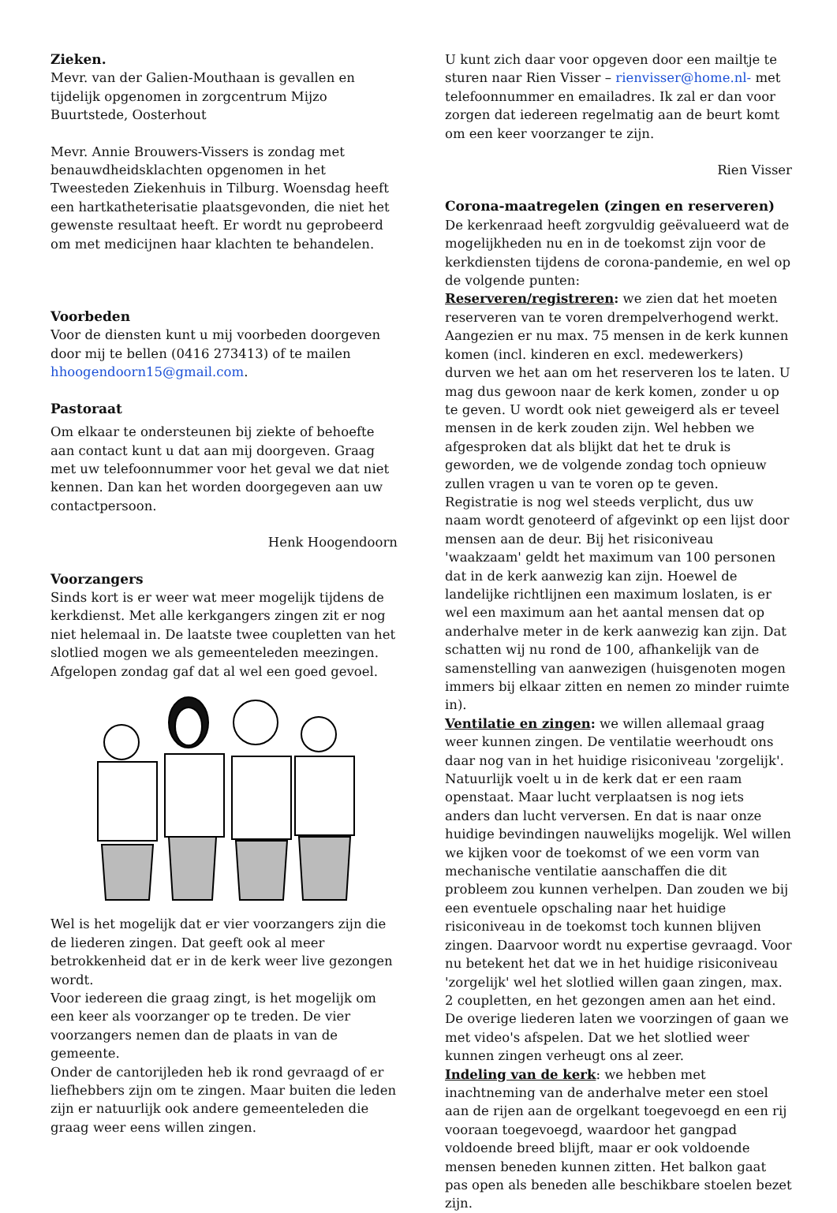Zieken.
Mevr. van der Galien-Mouthaan is gevallen en tijdelijk opgenomen in zorgcentrum Mijzo Buurtstede, Oosterhout
Mevr. Annie Brouwers-Vissers is zondag met benauwdheidsklachten opgenomen in het Tweesteden Ziekenhuis in Tilburg. Woensdag heeft een hartkatheterisatie plaatsgevonden, die niet het gewenste resultaat heeft. Er wordt nu geprobeerd om met medicijnen haar klachten te behandelen.
Voorbeden
Voor de diensten kunt u mij voorbeden doorgeven door mij te bellen (0416 273413) of te mailen hhoogendoorn15@gmail.com.
Pastoraat
Om elkaar te ondersteunen bij ziekte of behoefte aan contact kunt u dat aan mij doorgeven. Graag met uw telefoonnummer voor het geval we dat niet kennen. Dan kan het worden doorgegeven aan uw contactpersoon.
Henk Hoogendoorn
Voorzangers
Sinds kort is er weer wat meer mogelijk tijdens de kerkdienst. Met alle kerkgangers zingen zit er nog niet helemaal in. De laatste twee coupletten van het slotlied mogen we als gemeenteleden meezingen. Afgelopen zondag gaf dat al wel een goed gevoel.
Wel is het mogelijk dat er vier voorzangers zijn die de liederen zingen. Dat geeft ook al meer betrokkenheid dat er in de kerk weer live gezongen wordt.
Voor iedereen die graag zingt, is het mogelijk om een keer als voorzanger op te treden. De vier voorzangers nemen dan de plaats in van de gemeente.
Onder de cantorijleden heb ik rond gevraagd of er liefhebbers zijn om te zingen. Maar buiten die leden zijn er natuurlijk ook andere gemeenteleden die graag weer eens willen zingen.
U kunt zich daar voor opgeven door een mailtje te sturen naar Rien Visser – rienvisser@home.nl- met telefoonnummer en emailadres. Ik zal er dan voor zorgen dat iedereen regelmatig aan de beurt komt om een keer voorzanger te zijn.
Rien Visser
Corona-maatregelen (zingen en reserveren)
De kerkenraad heeft zorgvuldig geëvalueerd wat de mogelijkheden nu en in de toekomst zijn voor de kerkdiensten tijdens de corona-pandemie, en wel op de volgende punten:
Reserveren/registreren: we zien dat het moeten reserveren van te voren drempelverhogend werkt. Aangezien er nu max. 75 mensen in de kerk kunnen komen (incl. kinderen en excl. medewerkers) durven we het aan om het reserveren los te laten. U mag dus gewoon naar de kerk komen, zonder u op te geven. U wordt ook niet geweigerd als er teveel mensen in de kerk zouden zijn. Wel hebben we afgesproken dat als blijkt dat het te druk is geworden, we de volgende zondag toch opnieuw zullen vragen u van te voren op te geven. Registratie is nog wel steeds verplicht, dus uw naam wordt genoteerd of afgevinkt op een lijst door mensen aan de deur. Bij het risiconiveau 'waakzaam' geldt het maximum van 100 personen dat in de kerk aanwezig kan zijn. Hoewel de landelijke richtlijnen een maximum loslaten, is er wel een maximum aan het aantal mensen dat op anderhalve meter in de kerk aanwezig kan zijn. Dat schatten wij nu rond de 100, afhankelijk van de samenstelling van aanwezigen (huisgenoten mogen immers bij elkaar zitten en nemen zo minder ruimte in).
Ventilatie en zingen: we willen allemaal graag weer kunnen zingen. De ventilatie weerhoudt ons daar nog van in het huidige risiconiveau 'zorgelijk'. Natuurlijk voelt u in de kerk dat er een raam openstaat. Maar lucht verplaatsen is nog iets anders dan lucht verversen. En dat is naar onze huidige bevindingen nauwelijks mogelijk. Wel willen we kijken voor de toekomst of we een vorm van mechanische ventilatie aanschaffen die dit probleem zou kunnen verhelpen. Dan zouden we bij een eventuele opschaling naar het huidige risiconiveau in de toekomst toch kunnen blijven zingen. Daarvoor wordt nu expertise gevraagd. Voor nu betekent het dat we in het huidige risiconiveau 'zorgelijk' wel het slotlied willen gaan zingen, max. 2 coupletten, en het gezongen amen aan het eind. De overige liederen laten we voorzingen of gaan we met video's afspelen. Dat we het slotlied weer kunnen zingen verheugt ons al zeer.
Indeling van de kerk: we hebben met inachtneming van de anderhalve meter een stoel aan de rijen aan de orgelkant toegevoegd en een rij vooraan toegevoegd, waardoor het gangpad voldoende breed blijft, maar er ook voldoende mensen beneden kunnen zitten. Het balkon gaat pas open als beneden alle beschikbare stoelen bezet zijn.